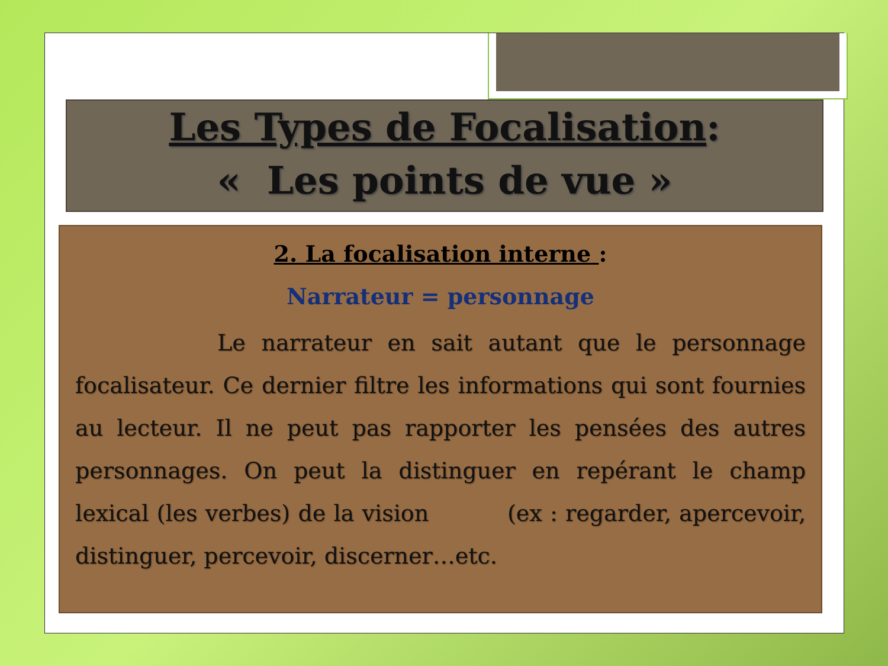Les Types de Focalisation:
« Les points de vue »
2. La focalisation interne :
Narrateur = personnage
Le narrateur en sait autant que le personnage focalisateur. Ce dernier filtre les informations qui sont fournies au lecteur. Il ne peut pas rapporter les pensées des autres personnages. On peut la distinguer en repérant le champ lexical (les verbes) de la vision (ex : regarder, apercevoir, distinguer, percevoir, discerner…etc.